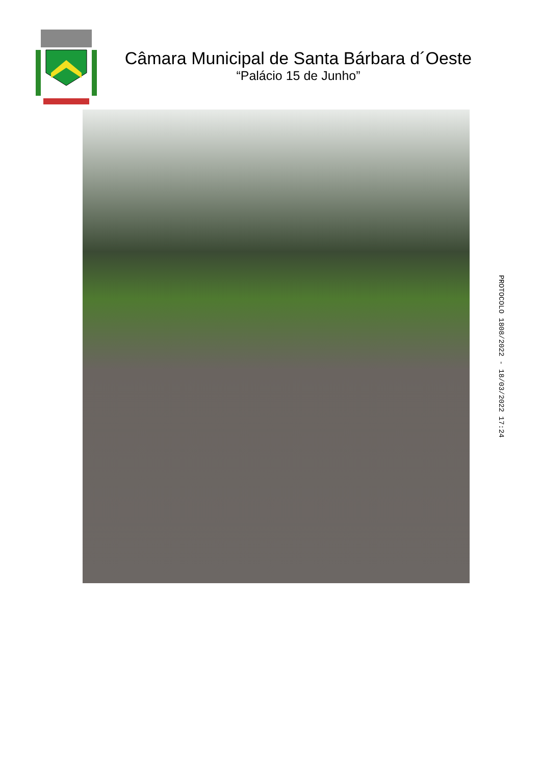Câmara Municipal de Santa Bárbara d´Oeste
“Palácio 15 de Junho”
PROTOCOLO 1808/2022 - 18/03/2022 17:24